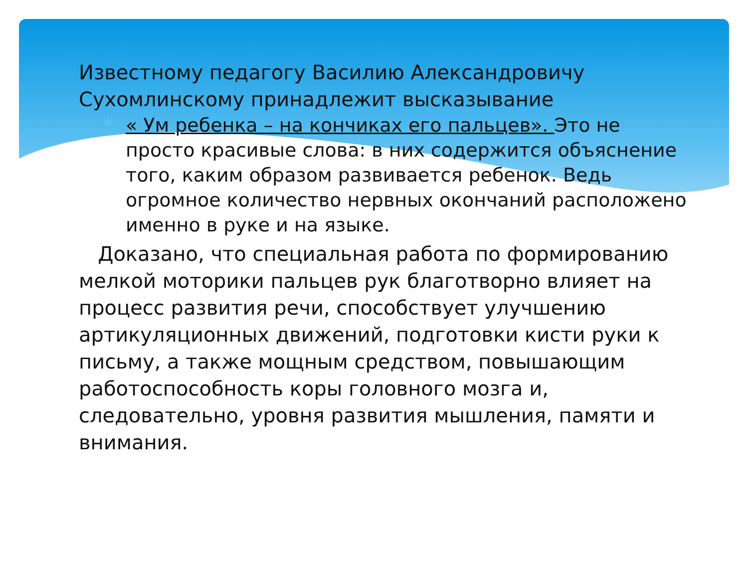Известному педагогу Василию Александровичу Сухомлинскому принадлежит высказывание
* « Ум ребенка – на кончиках его пальцев». Это не просто красивые слова: в них содержится объяснение того, каким образом развивается ребенок. Ведь огромное количество нервных окончаний расположено именно в руке и на языке.
Доказано, что специальная работа по формированию мелкой моторики пальцев рук благотворно влияет на процесс развития речи, способствует улучшению артикуляционных движений, подготовки кисти руки к письму, а также мощным средством, повышающим работоспособность коры головного мозга и, следовательно, уровня развития мышления, памяти и внимания.